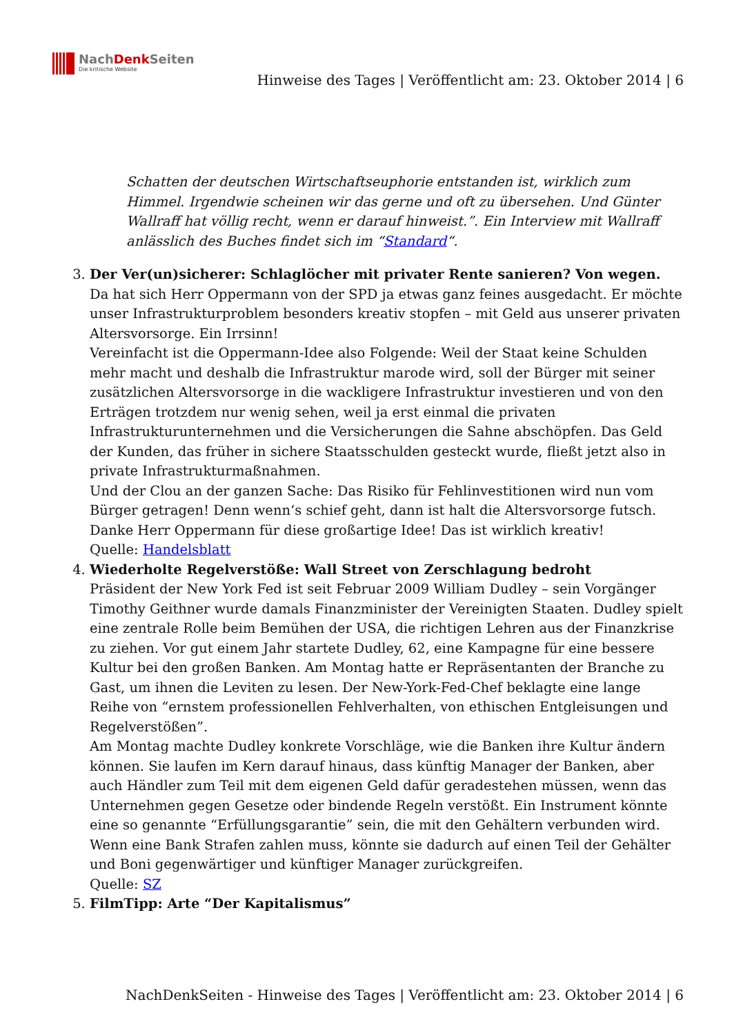NachDenk Seiten
Die kritische Website
Hinweise des Tages | Veröffentlicht am: 23. Oktober 2014 | 6
Schatten der deutschen Wirtschaftseuphorie entstanden ist, wirklich zum Himmel. Irgendwie scheinen wir das gerne und oft zu übersehen. Und Günter Wallraff hat völlig recht, wenn er darauf hinweist.”. Ein Interview mit Wallraff anlässlich des Buches findet sich im “Standard“.
3. Der Ver(un)sicherer: Schlaglöcher mit privater Rente sanieren? Von wegen.
Da hat sich Herr Oppermann von der SPD ja etwas ganz feines ausgedacht. Er möchte unser Infrastrukturproblem besonders kreativ stopfen – mit Geld aus unserer privaten Altersvorsorge. Ein Irrsinn!
Vereinfacht ist die Oppermann-Idee also Folgende: Weil der Staat keine Schulden mehr macht und deshalb die Infrastruktur marode wird, soll der Bürger mit seiner zusätzlichen Altersvorsorge in die wackligere Infrastruktur investieren und von den Erträgen trotzdem nur wenig sehen, weil ja erst einmal die privaten Infrastrukturunternehmen und die Versicherungen die Sahne abschöpfen. Das Geld der Kunden, das früher in sichere Staatsschulden gesteckt wurde, fließt jetzt also in private Infrastrukturmaßnahmen.
Und der Clou an der ganzen Sache: Das Risiko für Fehlinvestitionen wird nun vom Bürger getragen! Denn wenn‘s schief geht, dann ist halt die Altersvorsorge futsch. Danke Herr Oppermann für diese großartige Idee! Das ist wirklich kreativ!
Quelle: Handelsblatt
4. Wiederholte Regelverstöße: Wall Street von Zerschlagung bedroht
Präsident der New York Fed ist seit Februar 2009 William Dudley – sein Vorgänger Timothy Geithner wurde damals Finanzminister der Vereinigten Staaten. Dudley spielt eine zentrale Rolle beim Bemühen der USA, die richtigen Lehren aus der Finanzkrise zu ziehen. Vor gut einem Jahr startete Dudley, 62, eine Kampagne für eine bessere Kultur bei den großen Banken. Am Montag hatte er Repräsentanten der Branche zu Gast, um ihnen die Leviten zu lesen. Der New-York-Fed-Chef beklagte eine lange Reihe von “ernstem professionellen Fehlverhalten, von ethischen Entgleisungen und Regelverstößen”.
Am Montag machte Dudley konkrete Vorschläge, wie die Banken ihre Kultur ändern können. Sie laufen im Kern darauf hinaus, dass künftig Manager der Banken, aber auch Händler zum Teil mit dem eigenen Geld dafür geradestehen müssen, wenn das Unternehmen gegen Gesetze oder bindende Regeln verstößt. Ein Instrument könnte eine so genannte “Erfüllungsgarantie” sein, die mit den Gehältern verbunden wird. Wenn eine Bank Strafen zahlen muss, könnte sie dadurch auf einen Teil der Gehälter und Boni gegenwärtiger und künftiger Manager zurückgreifen.
Quelle: SZ
5. FilmTipp: Arte “Der Kapitalismus”
NachDenkSeiten - Hinweise des Tages | Veröffentlicht am: 23. Oktober 2014 | 6